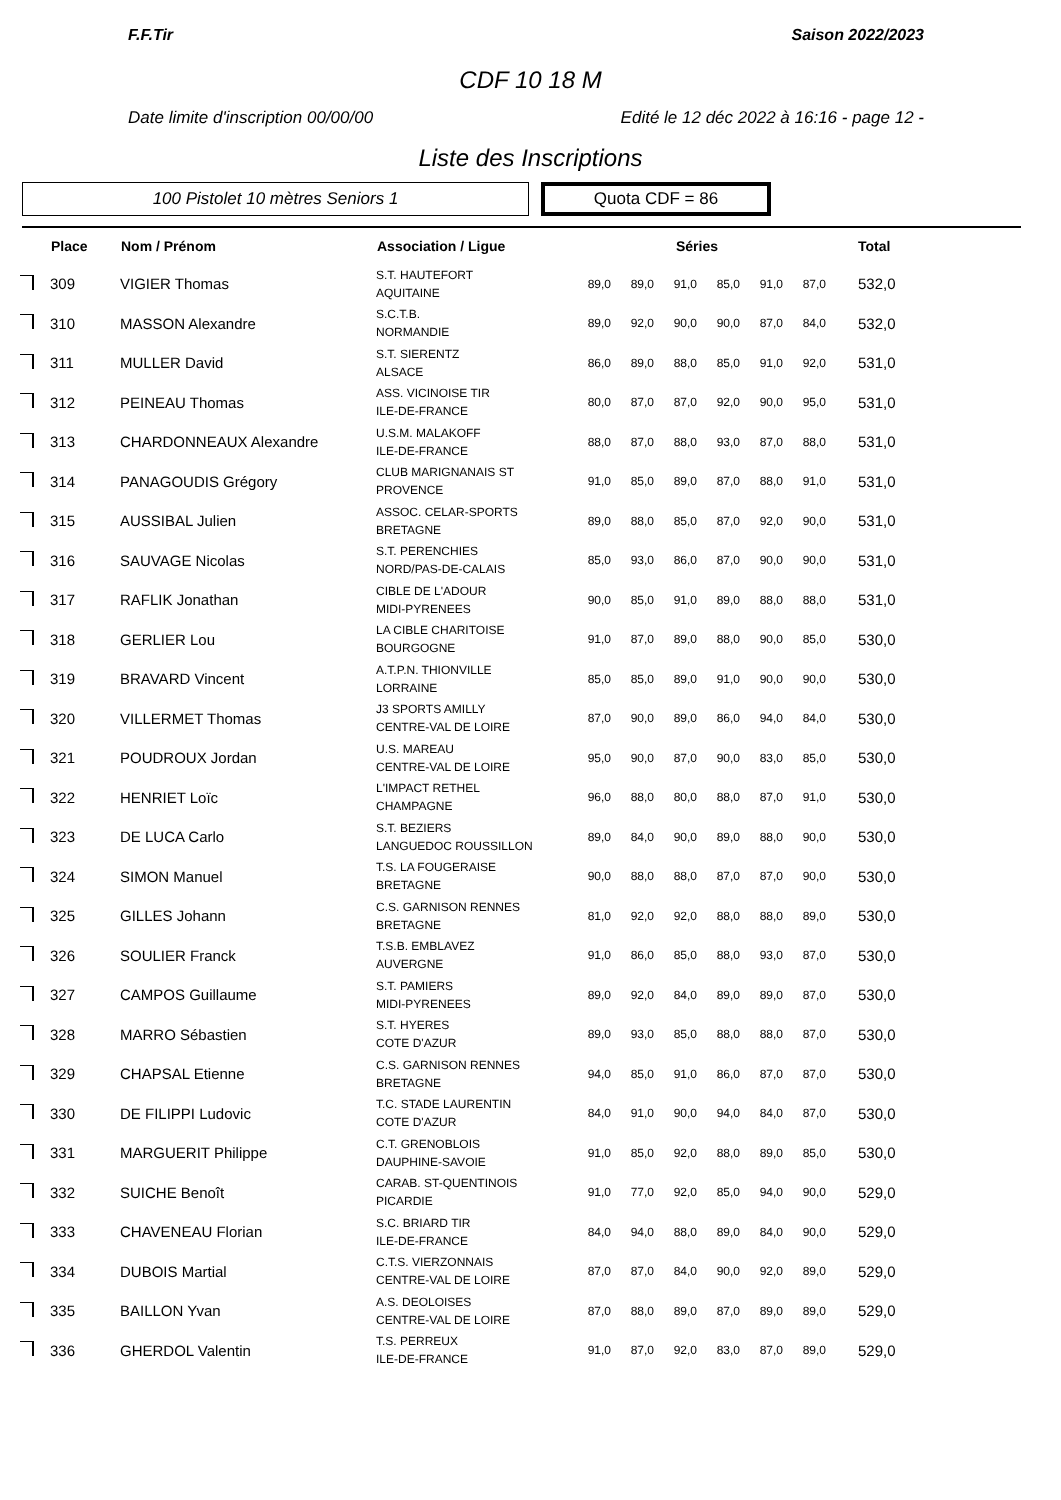F.F.Tir Saison 2022/2023
CDF 10 18 M
Date limite d'inscription 00/00/00 Edité le 12 déc 2022 à 16:16 - page 12 -
Liste des Inscriptions
100 Pistolet 10 mètres Seniors 1
Quota CDF = 86
| | Place | Nom / Prénom | Association / Ligue | Séries | | | | | | Total |
| --- | --- | --- | --- | --- | --- | --- | --- | --- | --- | --- |
| | 309 | VIGIER Thomas | S.T. HAUTEFORT AQUITAINE | 89,0 | 89,0 | 91,0 | 85,0 | 91,0 | 87,0 | 532,0 |
| | 310 | MASSON Alexandre | S.C.T.B. NORMANDIE | 89,0 | 92,0 | 90,0 | 90,0 | 87,0 | 84,0 | 532,0 |
| | 311 | MULLER David | S.T. SIERENTZ ALSACE | 86,0 | 89,0 | 88,0 | 85,0 | 91,0 | 92,0 | 531,0 |
| | 312 | PEINEAU Thomas | ASS. VICINOISE TIR ILE-DE-FRANCE | 80,0 | 87,0 | 87,0 | 92,0 | 90,0 | 95,0 | 531,0 |
| | 313 | CHARDONNEAUX Alexandre | U.S.M. MALAKOFF ILE-DE-FRANCE | 88,0 | 87,0 | 88,0 | 93,0 | 87,0 | 88,0 | 531,0 |
| | 314 | PANAGOUDIS Grégory | CLUB MARIGNANAIS ST PROVENCE | 91,0 | 85,0 | 89,0 | 87,0 | 88,0 | 91,0 | 531,0 |
| | 315 | AUSSIBAL Julien | ASSOC. CELAR-SPORTS BRETAGNE | 89,0 | 88,0 | 85,0 | 87,0 | 92,0 | 90,0 | 531,0 |
| | 316 | SAUVAGE Nicolas | S.T. PERENCHIES NORD/PAS-DE-CALAIS | 85,0 | 93,0 | 86,0 | 87,0 | 90,0 | 90,0 | 531,0 |
| | 317 | RAFLIK Jonathan | CIBLE DE L'ADOUR MIDI-PYRENEES | 90,0 | 85,0 | 91,0 | 89,0 | 88,0 | 88,0 | 531,0 |
| | 318 | GERLIER Lou | LA CIBLE CHARITOISE BOURGOGNE | 91,0 | 87,0 | 89,0 | 88,0 | 90,0 | 85,0 | 530,0 |
| | 319 | BRAVARD Vincent | A.T.P.N. THIONVILLE LORRAINE | 85,0 | 85,0 | 89,0 | 91,0 | 90,0 | 90,0 | 530,0 |
| | 320 | VILLERMET Thomas | J3 SPORTS AMILLY CENTRE-VAL DE LOIRE | 87,0 | 90,0 | 89,0 | 86,0 | 94,0 | 84,0 | 530,0 |
| | 321 | POUDROUX Jordan | U.S. MAREAU CENTRE-VAL DE LOIRE | 95,0 | 90,0 | 87,0 | 90,0 | 83,0 | 85,0 | 530,0 |
| | 322 | HENRIET Loïc | L'IMPACT RETHEL CHAMPAGNE | 96,0 | 88,0 | 80,0 | 88,0 | 87,0 | 91,0 | 530,0 |
| | 323 | DE LUCA Carlo | S.T. BEZIERS LANGUEDOC ROUSSILLON | 89,0 | 84,0 | 90,0 | 89,0 | 88,0 | 90,0 | 530,0 |
| | 324 | SIMON Manuel | T.S. LA FOUGERAISE BRETAGNE | 90,0 | 88,0 | 88,0 | 87,0 | 87,0 | 90,0 | 530,0 |
| | 325 | GILLES Johann | C.S. GARNISON RENNES BRETAGNE | 81,0 | 92,0 | 92,0 | 88,0 | 88,0 | 89,0 | 530,0 |
| | 326 | SOULIER Franck | T.S.B. EMBLAVEZ AUVERGNE | 91,0 | 86,0 | 85,0 | 88,0 | 93,0 | 87,0 | 530,0 |
| | 327 | CAMPOS Guillaume | S.T. PAMIERS MIDI-PYRENEES | 89,0 | 92,0 | 84,0 | 89,0 | 89,0 | 87,0 | 530,0 |
| | 328 | MARRO Sébastien | S.T. HYERES COTE D'AZUR | 89,0 | 93,0 | 85,0 | 88,0 | 88,0 | 87,0 | 530,0 |
| | 329 | CHAPSAL Etienne | C.S. GARNISON RENNES BRETAGNE | 94,0 | 85,0 | 91,0 | 86,0 | 87,0 | 87,0 | 530,0 |
| | 330 | DE FILIPPI Ludovic | T.C. STADE LAURENTIN COTE D'AZUR | 84,0 | 91,0 | 90,0 | 94,0 | 84,0 | 87,0 | 530,0 |
| | 331 | MARGUERIT Philippe | C.T. GRENOBLOIS DAUPHINE-SAVOIE | 91,0 | 85,0 | 92,0 | 88,0 | 89,0 | 85,0 | 530,0 |
| | 332 | SUICHE Benoît | CARAB. ST-QUENTINOIS PICARDIE | 91,0 | 77,0 | 92,0 | 85,0 | 94,0 | 90,0 | 529,0 |
| | 333 | CHAVENEAU Florian | S.C. BRIARD TIR ILE-DE-FRANCE | 84,0 | 94,0 | 88,0 | 89,0 | 84,0 | 90,0 | 529,0 |
| | 334 | DUBOIS Martial | C.T.S. VIERZONNAIS CENTRE-VAL DE LOIRE | 87,0 | 87,0 | 84,0 | 90,0 | 92,0 | 89,0 | 529,0 |
| | 335 | BAILLON Yvan | A.S. DEOLOISES CENTRE-VAL DE LOIRE | 87,0 | 88,0 | 89,0 | 87,0 | 89,0 | 89,0 | 529,0 |
| | 336 | GHERDOL Valentin | T.S. PERREUX ILE-DE-FRANCE | 91,0 | 87,0 | 92,0 | 83,0 | 87,0 | 89,0 | 529,0 |